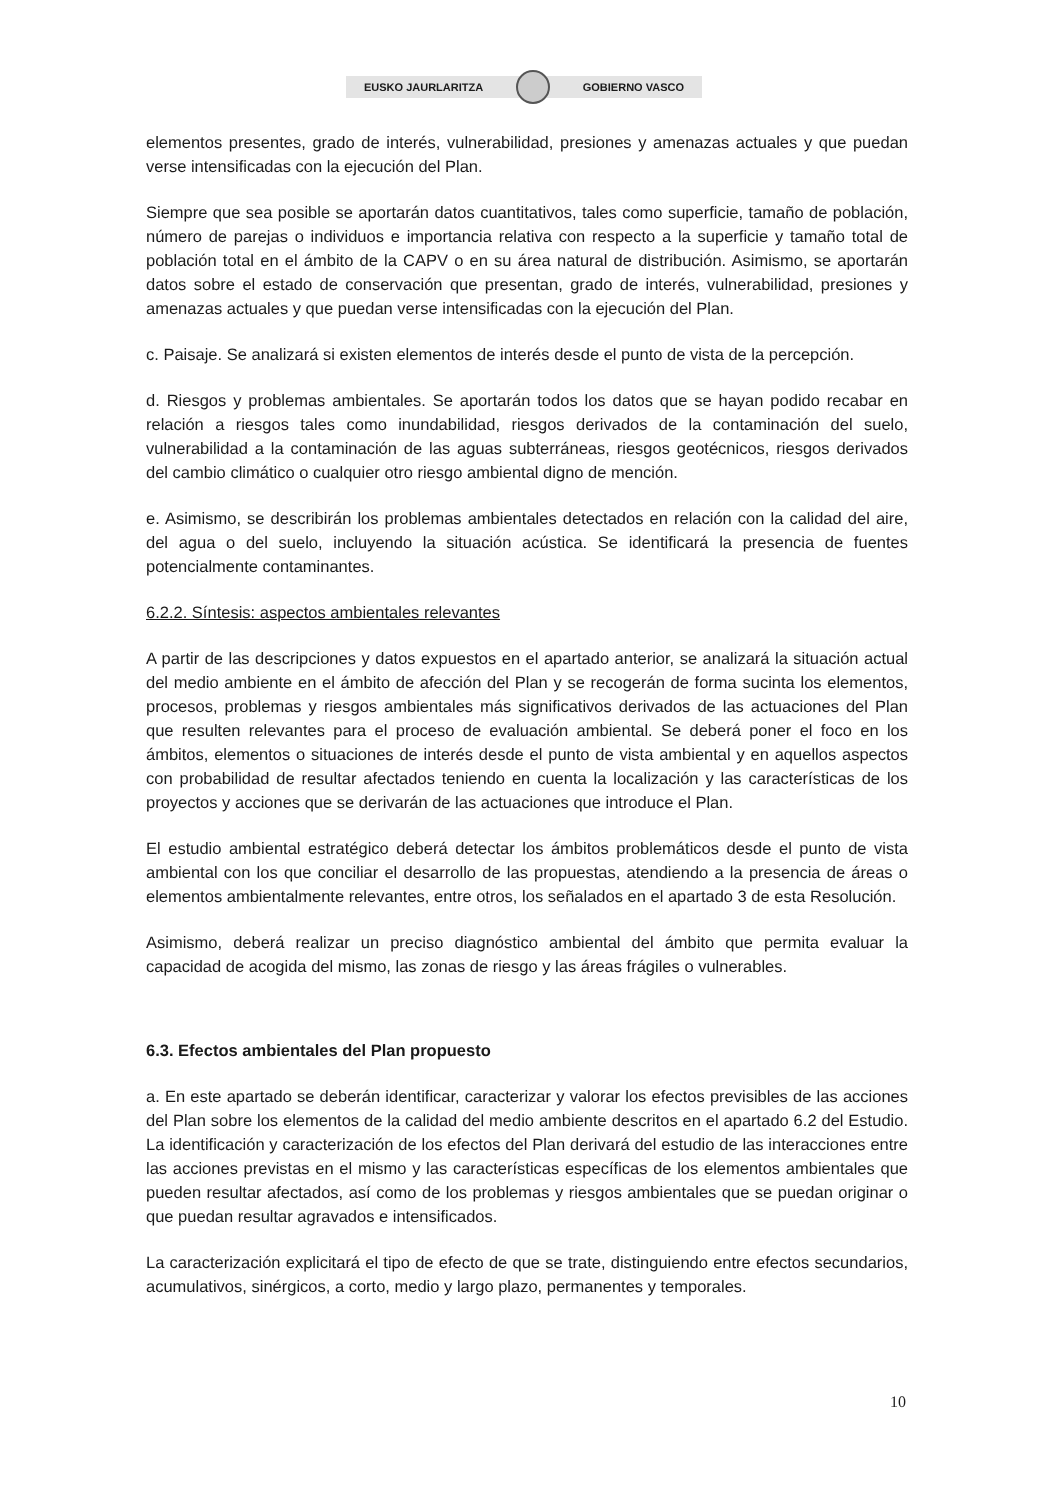EUSKO JAURLARITZA GOBIERNO VASCO
elementos presentes, grado de interés, vulnerabilidad, presiones y amenazas actuales y que puedan verse intensificadas con la ejecución del Plan.
Siempre que sea posible se aportarán datos cuantitativos, tales como superficie, tamaño de población, número de parejas o individuos e importancia relativa con respecto a la superficie y tamaño total de población total en el ámbito de la CAPV o en su área natural de distribución. Asimismo, se aportarán datos sobre el estado de conservación que presentan, grado de interés, vulnerabilidad, presiones y amenazas actuales y que puedan verse intensificadas con la ejecución del Plan.
c. Paisaje. Se analizará si existen elementos de interés desde el punto de vista de la percepción.
d. Riesgos y problemas ambientales. Se aportarán todos los datos que se hayan podido recabar en relación a riesgos tales como inundabilidad, riesgos derivados de la contaminación del suelo, vulnerabilidad a la contaminación de las aguas subterráneas, riesgos geotécnicos, riesgos derivados del cambio climático o cualquier otro riesgo ambiental digno de mención.
e. Asimismo, se describirán los problemas ambientales detectados en relación con la calidad del aire, del agua o del suelo, incluyendo la situación acústica. Se identificará la presencia de fuentes potencialmente contaminantes.
6.2.2. Síntesis: aspectos ambientales relevantes
A partir de las descripciones y datos expuestos en el apartado anterior, se analizará la situación actual del medio ambiente en el ámbito de afección del Plan y se recogerán de forma sucinta los elementos, procesos, problemas y riesgos ambientales más significativos derivados de las actuaciones del Plan que resulten relevantes para el proceso de evaluación ambiental. Se deberá poner el foco en los ámbitos, elementos o situaciones de interés desde el punto de vista ambiental y en aquellos aspectos con probabilidad de resultar afectados teniendo en cuenta la localización y las características de los proyectos y acciones que se derivarán de las actuaciones que introduce el Plan.
El estudio ambiental estratégico deberá detectar los ámbitos problemáticos desde el punto de vista ambiental con los que conciliar el desarrollo de las propuestas, atendiendo a la presencia de áreas o elementos ambientalmente relevantes, entre otros, los señalados en el apartado 3 de esta Resolución.
Asimismo, deberá realizar un preciso diagnóstico ambiental del ámbito que permita evaluar la capacidad de acogida del mismo, las zonas de riesgo y las áreas frágiles o vulnerables.
6.3. Efectos ambientales del Plan propuesto
a. En este apartado se deberán identificar, caracterizar y valorar los efectos previsibles de las acciones del Plan sobre los elementos de la calidad del medio ambiente descritos en el apartado 6.2 del Estudio. La identificación y caracterización de los efectos del Plan derivará del estudio de las interacciones entre las acciones previstas en el mismo y las características específicas de los elementos ambientales que pueden resultar afectados, así como de los problemas y riesgos ambientales que se puedan originar o que puedan resultar agravados e intensificados.
La caracterización explicitará el tipo de efecto de que se trate, distinguiendo entre efectos secundarios, acumulativos, sinérgicos, a corto, medio y largo plazo, permanentes y temporales.
10